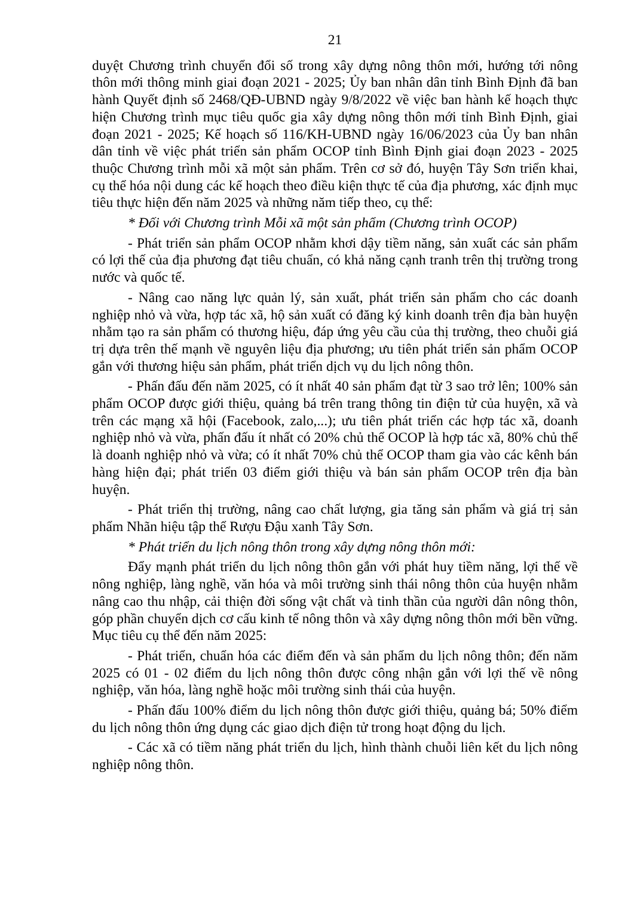21
duyệt Chương trình chuyển đổi số trong xây dựng nông thôn mới, hướng tới nông thôn mới thông minh giai đoạn 2021 - 2025; Ủy ban nhân dân tỉnh Bình Định đã ban hành Quyết định số 2468/QĐ-UBND ngày 9/8/2022 về việc ban hành kế hoạch thực hiện Chương trình mục tiêu quốc gia xây dựng nông thôn mới tỉnh Bình Định, giai đoạn 2021 - 2025; Kế hoạch số 116/KH-UBND ngày 16/06/2023 của Ủy ban nhân dân tỉnh về việc phát triển sản phẩm OCOP tỉnh Bình Định giai đoạn 2023 - 2025 thuộc Chương trình mỗi xã một sản phẩm. Trên cơ sở đó, huyện Tây Sơn triển khai, cụ thể hóa nội dung các kế hoạch theo điều kiện thực tế của địa phương, xác định mục tiêu thực hiện đến năm 2025 và những năm tiếp theo, cụ thể:
* Đối với Chương trình Mỗi xã một sản phẩm (Chương trình OCOP)
- Phát triển sản phẩm OCOP nhằm khơi dậy tiềm năng, sản xuất các sản phẩm có lợi thế của địa phương đạt tiêu chuẩn, có khả năng cạnh tranh trên thị trường trong nước và quốc tế.
- Nâng cao năng lực quản lý, sản xuất, phát triển sản phẩm cho các doanh nghiệp nhỏ và vừa, hợp tác xã, hộ sản xuất có đăng ký kinh doanh trên địa bàn huyện nhằm tạo ra sản phẩm có thương hiệu, đáp ứng yêu cầu của thị trường, theo chuỗi giá trị dựa trên thế mạnh về nguyên liệu địa phương; ưu tiên phát triển sản phẩm OCOP gắn với thương hiệu sản phẩm, phát triển dịch vụ du lịch nông thôn.
- Phấn đấu đến năm 2025, có ít nhất 40 sản phẩm đạt từ 3 sao trở lên; 100% sản phẩm OCOP được giới thiệu, quảng bá trên trang thông tin điện tử của huyện, xã và trên các mạng xã hội (Facebook, zalo,...); ưu tiên phát triển các hợp tác xã, doanh nghiệp nhỏ và vừa, phấn đấu ít nhất có 20% chủ thể OCOP là hợp tác xã, 80% chủ thể là doanh nghiệp nhỏ và vừa; có ít nhất 70% chủ thể OCOP tham gia vào các kênh bán hàng hiện đại; phát triển 03 điểm giới thiệu và bán sản phẩm OCOP trên địa bàn huyện.
- Phát triển thị trường, nâng cao chất lượng, gia tăng sản phẩm và giá trị sản phẩm Nhãn hiệu tập thể Rượu Đậu xanh Tây Sơn.
* Phát triển du lịch nông thôn trong xây dựng nông thôn mới:
Đẩy mạnh phát triển du lịch nông thôn gắn với phát huy tiềm năng, lợi thế về nông nghiệp, làng nghề, văn hóa và môi trường sinh thái nông thôn của huyện nhằm nâng cao thu nhập, cải thiện đời sống vật chất và tinh thần của người dân nông thôn, góp phần chuyển dịch cơ cấu kinh tế nông thôn và xây dựng nông thôn mới bền vững. Mục tiêu cụ thể đến năm 2025:
- Phát triển, chuẩn hóa các điểm đến và sản phẩm du lịch nông thôn; đến năm 2025 có 01 - 02 điểm du lịch nông thôn được công nhận gắn với lợi thế về nông nghiệp, văn hóa, làng nghề hoặc môi trường sinh thái của huyện.
- Phấn đấu 100% điểm du lịch nông thôn được giới thiệu, quảng bá; 50% điểm du lịch nông thôn ứng dụng các giao dịch điện tử trong hoạt động du lịch.
- Các xã có tiềm năng phát triển du lịch, hình thành chuỗi liên kết du lịch nông nghiệp nông thôn.